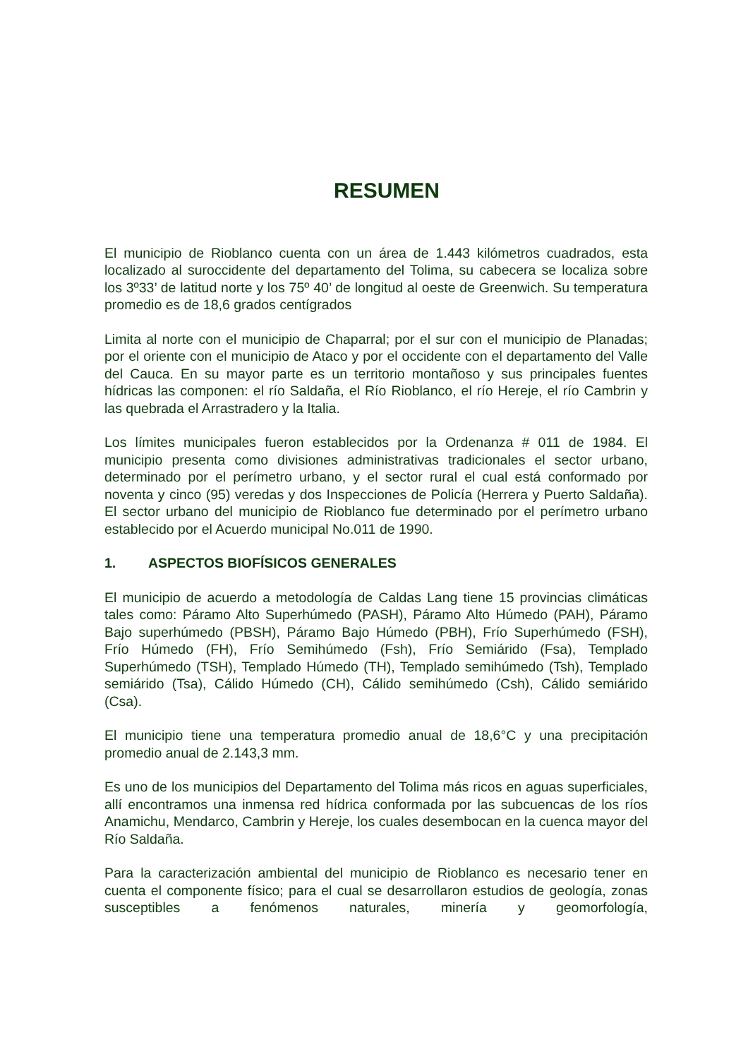RESUMEN
El municipio de Rioblanco cuenta con un área de 1.443 kilómetros cuadrados, esta localizado al suroccidente del departamento del Tolima, su cabecera se localiza sobre los 3º33’ de latitud norte y los 75º 40’ de longitud al oeste de Greenwich. Su temperatura promedio es de 18,6 grados centígrados
Limita al norte con el municipio de Chaparral; por el sur con el municipio de Planadas; por el oriente con el municipio de Ataco y por el occidente con el departamento del Valle del Cauca. En su mayor parte es un territorio montañoso y sus principales fuentes hídricas las componen: el río Saldaña, el Río Rioblanco, el río Hereje, el río Cambrin y las quebrada el Arrastradero y la Italia.
Los límites municipales fueron establecidos por la Ordenanza # 011 de 1984. El municipio presenta como divisiones administrativas tradicionales el sector urbano, determinado por el perímetro urbano, y el sector rural el cual está conformado por noventa y cinco (95) veredas y dos Inspecciones de Policía (Herrera y Puerto Saldaña). El sector urbano del municipio de Rioblanco fue determinado por el perímetro urbano establecido por el Acuerdo municipal No.011 de 1990.
1. ASPECTOS BIOFÍSICOS GENERALES
El municipio de acuerdo a metodología de Caldas Lang tiene 15 provincias climáticas tales como: Páramo Alto Superhúmedo (PASH), Páramo Alto Húmedo (PAH), Páramo Bajo superhúmedo (PBSH), Páramo Bajo Húmedo (PBH), Frío Superhúmedo (FSH), Frío Húmedo (FH), Frío Semihúmedo (Fsh), Frío Semiárido (Fsa), Templado Superhúmedo (TSH), Templado Húmedo (TH), Templado semihúmedo (Tsh), Templado semiárido (Tsa), Cálido Húmedo (CH), Cálido semihúmedo (Csh), Cálido semiárido (Csa).
El municipio tiene una temperatura promedio anual de 18,6°C y una precipitación promedio anual de 2.143,3 mm.
Es uno de los municipios del Departamento del Tolima más ricos en aguas superficiales, allí encontramos una inmensa red hídrica conformada por las subcuencas de los ríos Anamichu, Mendarco, Cambrin y Hereje, los cuales desembocan en la cuenca mayor del Río Saldaña.
Para la caracterización ambiental del municipio de Rioblanco es necesario tener en cuenta el componente físico; para el cual se desarrollaron estudios de geología, zonas susceptibles a fenómenos naturales, minería y geomorfología,